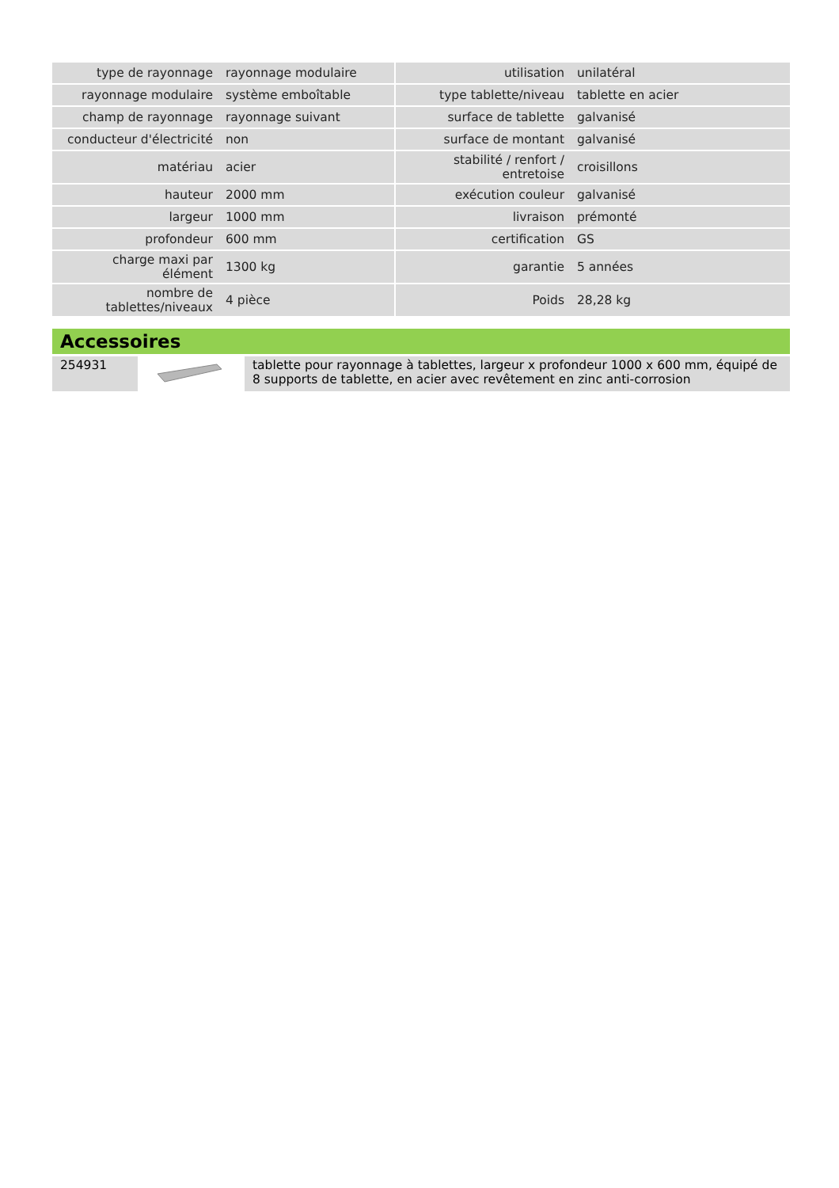| type de rayonnage | rayonnage modulaire | | utilisation | unilatéral |
| rayonnage modulaire | système emboîtable | | type tablette/niveau | tablette en acier |
| champ de rayonnage | rayonnage suivant | | surface de tablette | galvanisé |
| conducteur d'électricité | non | | surface de montant | galvanisé |
| matériau | acier | | stabilité / renfort / entretoise | croisillons |
| hauteur | 2000 mm | | exécution couleur | galvanisé |
| largeur | 1000 mm | | livraison | prémonté |
| profondeur | 600 mm | | certification | GS |
| charge maxi par élément | 1300 kg | | garantie | 5 années |
| nombre de tablettes/niveaux | 4 pièce | | Poids | 28,28 kg |
Accessoires
| 254931 | | tablette pour rayonnage à tablettes, largeur x profondeur 1000 x 600 mm, équipé de 8 supports de tablette, en acier avec revêtement en zinc anti-corrosion |